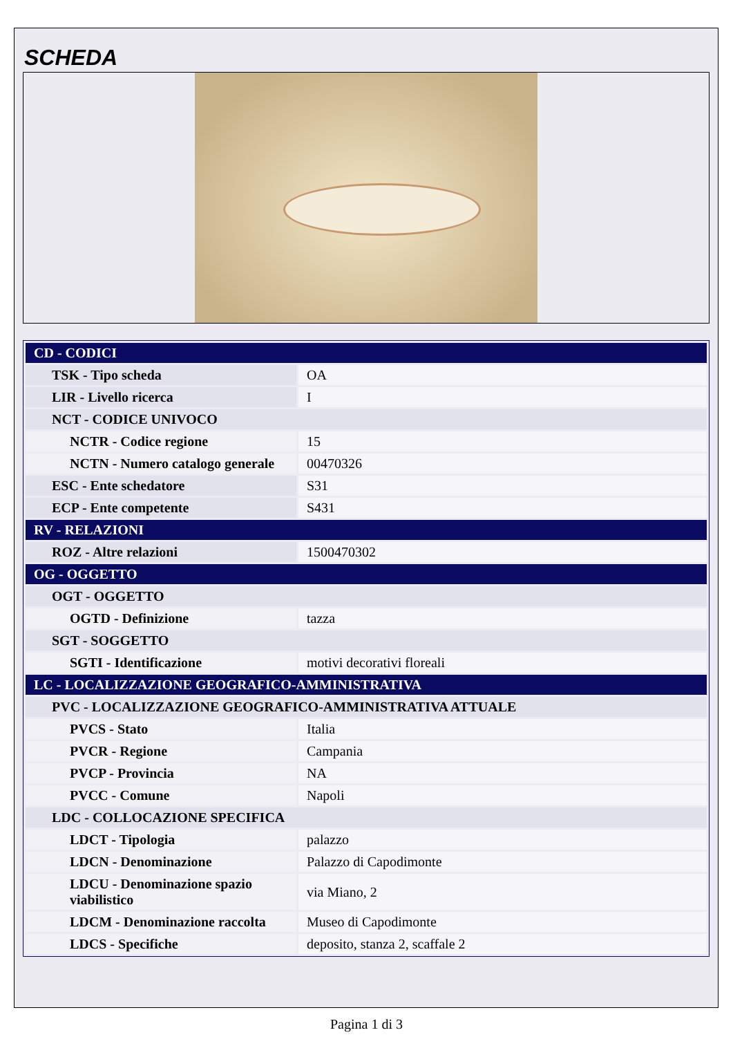SCHEDA
| CD - CODICI | |
| TSK - Tipo scheda | OA |
| LIR - Livello ricerca | I |
| NCT - CODICE UNIVOCO | |
| NCTR - Codice regione | 15 |
| NCTN - Numero catalogo generale | 00470326 |
| ESC - Ente schedatore | S31 |
| ECP - Ente competente | S431 |
| RV - RELAZIONI | |
| ROZ - Altre relazioni | 1500470302 |
| OG - OGGETTO | |
| OGT - OGGETTO | |
| OGTD - Definizione | tazza |
| SGT - SOGGETTO | |
| SGTI - Identificazione | motivi decorativi floreali |
| LC - LOCALIZZAZIONE GEOGRAFICO-AMMINISTRATIVA | |
| PVC - LOCALIZZAZIONE GEOGRAFICO-AMMINISTRATIVA ATTUALE | |
| PVCS - Stato | Italia |
| PVCR - Regione | Campania |
| PVCP - Provincia | NA |
| PVCC - Comune | Napoli |
| LDC - COLLOCAZIONE SPECIFICA | |
| LDCT - Tipologia | palazzo |
| LDCN - Denominazione | Palazzo di Capodimonte |
| LDCU - Denominazione spazio viabilistico | via Miano, 2 |
| LDCM - Denominazione raccolta | Museo di Capodimonte |
| LDCS - Specifiche | deposito, stanza 2, scaffale 2 |
Pagina 1 di 3